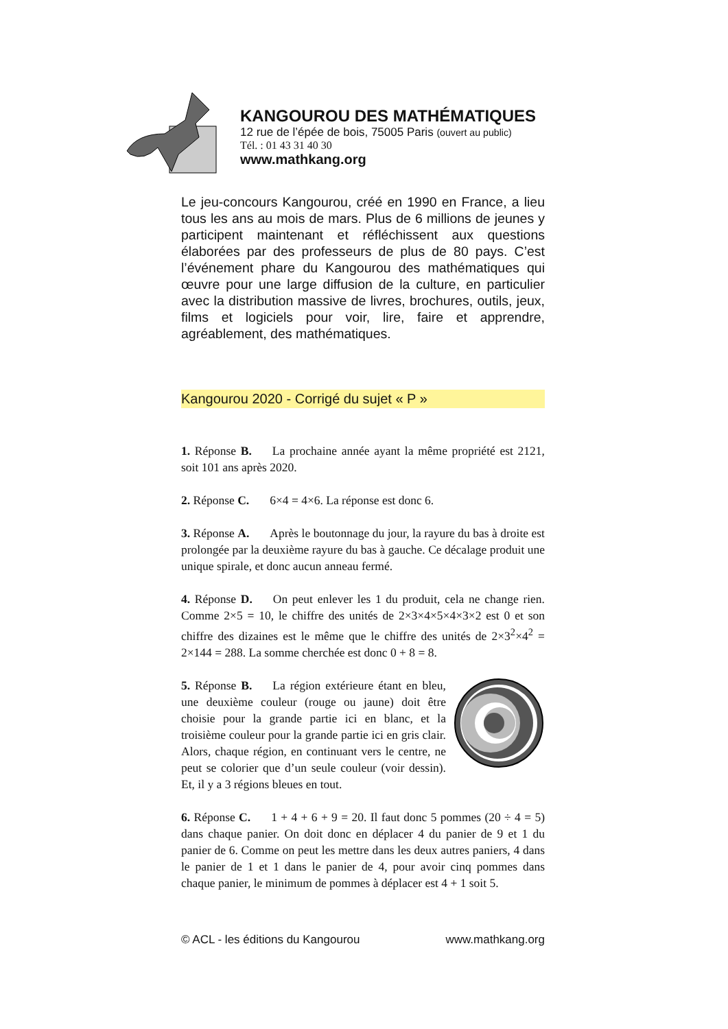KANGOUROU DES MATHÉMATIQUES
12 rue de l’épée de bois, 75005 Paris (ouvert au public)
Tél. : 01 43 31 40 30
www.mathkang.org
Le jeu-concours Kangourou, créé en 1990 en France, a lieu tous les ans au mois de mars. Plus de 6 millions de jeunes y participent maintenant et réfléchissent aux questions élaborées par des professeurs de plus de 80 pays. C’est l’événement phare du Kangourou des mathématiques qui œuvre pour une large diffusion de la culture, en particulier avec la distribution massive de livres, brochures, outils, jeux, films et logiciels pour voir, lire, faire et apprendre, agréablement, des mathématiques.
Kangourou 2020 - Corrigé du sujet « P »
1. Réponse B. La prochaine année ayant la même propriété est 2121, soit 101 ans après 2020.
2. Réponse C. 6×4 = 4×6. La réponse est donc 6.
3. Réponse A. Après le boutonnage du jour, la rayure du bas à droite est prolongée par la deuxième rayure du bas à gauche. Ce décalage produit une unique spirale, et donc aucun anneau fermé.
4. Réponse D. On peut enlever les 1 du produit, cela ne change rien. Comme 2×5 = 10, le chiffre des unités de 2×3×4×5×4×3×2 est 0 et son chiffre des dizaines est le même que le chiffre des unités de 2×3<sup>2</sup>×4<sup>2</sup> = 2×144 = 288. La somme cherchée est donc 0 + 8 = 8.
5. Réponse B. La région extérieure étant en bleu, une deuxième couleur (rouge ou jaune) doit être choisie pour la grande partie ici en blanc, et la troisième couleur pour la grande partie ici en gris clair. Alors, chaque région, en continuant vers le centre, ne peut se colorier que d’un seule couleur (voir dessin). Et, il y a 3 régions bleues en tout.
6. Réponse C. 1 + 4 + 6 + 9 = 20. Il faut donc 5 pommes (20 ÷ 4 = 5) dans chaque panier. On doit donc en déplacer 4 du panier de 9 et 1 du panier de 6. Comme on peut les mettre dans les deux autres paniers, 4 dans le panier de 1 et 1 dans le panier de 4, pour avoir cinq pommes dans chaque panier, le minimum de pommes à déplacer est 4 + 1 soit 5.
© ACL - les éditions du Kangourou www.mathkang.org